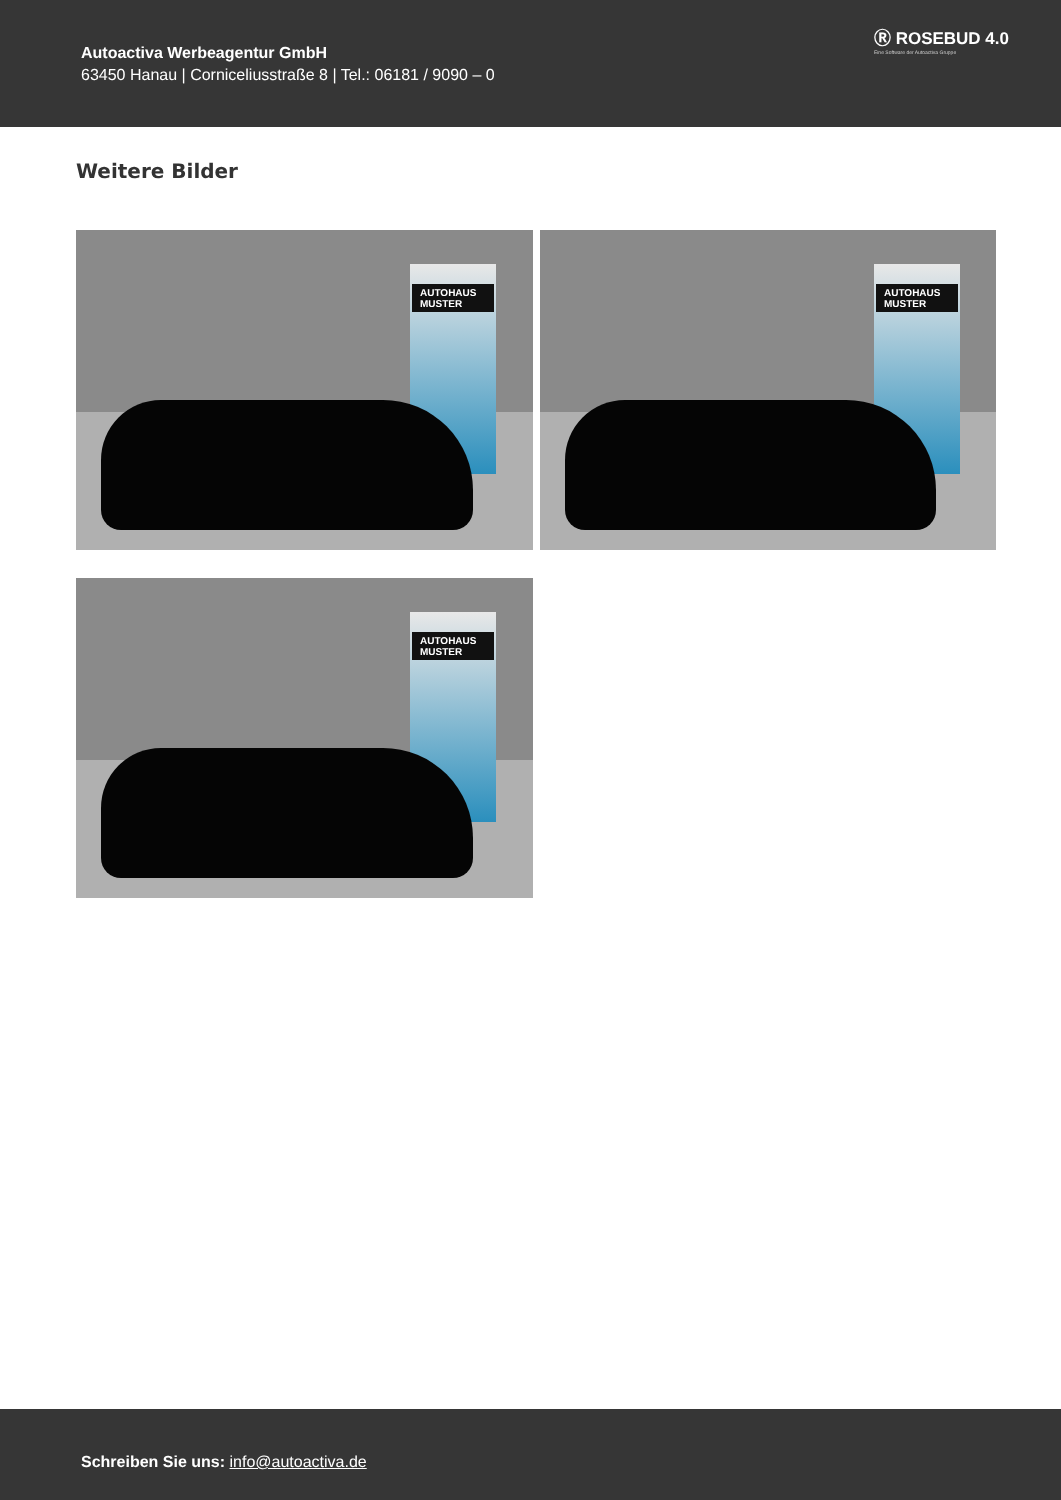Autoactiva Werbeagentur GmbH
63450 Hanau | Corniceliusstraße 8 | Tel.: 06181 / 9090 – 0
Ⓡ ROSEBUD 4.0
Eine Software der Autoactiva Gruppe
Weitere Bilder
AUTOHAUS MUSTER
AUTOHAUS MUSTER
AUTOHAUS MUSTER
Schreiben Sie uns: info@autoactiva.de